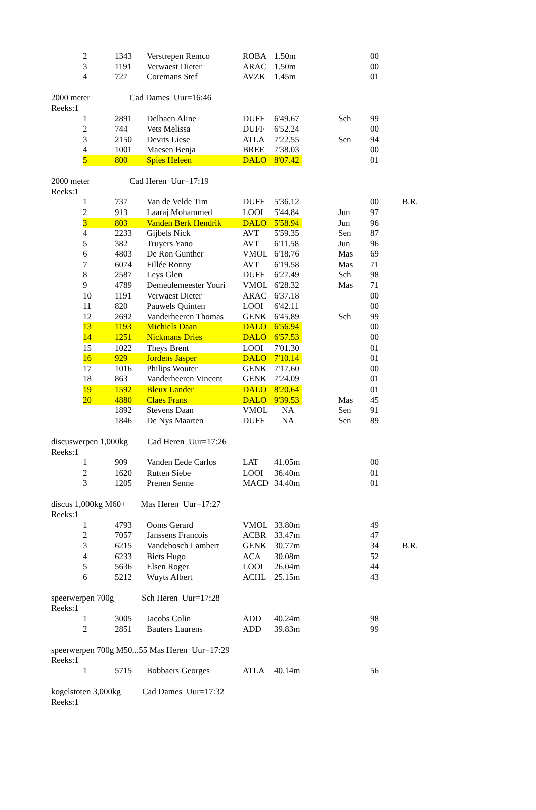| | 2 | 1343 | Verstrepen Remco | ROBA | 1.50m | | | 00 | |
| | 3 | 1191 | Verwaest Dieter | ARAC | 1.50m | | | 00 | |
| | 4 | 727 | Coremans Stef | AVZK | 1.45m | | | 01 | |
| 2000 meter Cad Dames Uur=16:46 | | | | | | | | | |
| Reeks:1 | | | | | | | | | |
| | 1 | 2891 | Delbaen Aline | DUFF | 6'49.67 | | Sch | 99 | |
| | 2 | 744 | Vets Melissa | DUFF | 6'52.24 | | | 00 | |
| | 3 | 2150 | Devits Liese | ATLA | 7'22.55 | | Sen | 94 | |
| | 4 | 1001 | Maesen Benja | BREE | 7'38.03 | | | 00 | |
| | 5 | 800 | Spies Heleen | DALO | 8'07.42 | | | 01 | |
| 2000 meter Cad Heren Uur=17:19 | | | | | | | | | |
| Reeks:1 | | | | | | | | | |
| | 1 | 737 | Van de Velde Tim | DUFF | 5'36.12 | | | 00 | B.R. |
| | 2 | 913 | Laaraj Mohammed | LOOI | 5'44.84 | | Jun | 97 | |
| | 3 | 803 | Vanden Berk Hendrik | DALO | 5'58.94 | | Jun | 96 | |
| | 4 | 2233 | Gijbels Nick | AVT | 5'59.35 | | Sen | 87 | |
| | 5 | 382 | Truyers Yano | AVT | 6'11.58 | | Jun | 96 | |
| | 6 | 4803 | De Ron Gunther | VMOL | 6'18.76 | | Mas | 69 | |
| | 7 | 6074 | Fillée Ronny | AVT | 6'19.58 | | Mas | 71 | |
| | 8 | 2587 | Leys Glen | DUFF | 6'27.49 | | Sch | 98 | |
| | 9 | 4789 | Demeulemeester Youri | VMOL | 6'28.32 | | Mas | 71 | |
| | 10 | 1191 | Verwaest Dieter | ARAC | 6'37.18 | | | 00 | |
| | 11 | 820 | Pauwels Quinten | LOOI | 6'42.11 | | | 00 | |
| | 12 | 2692 | Vanderheeren Thomas | GENK | 6'45.89 | | Sch | 99 | |
| | 13 | 1193 | Michiels Daan | DALO | 6'56.94 | | | 00 | |
| | 14 | 1251 | Nickmans Dries | DALO | 6'57.53 | | | 00 | |
| | 15 | 1022 | Theys Brent | LOOI | 7'01.30 | | | 01 | |
| | 16 | 929 | Jordens Jasper | DALO | 7'10.14 | | | 01 | |
| | 17 | 1016 | Philips Wouter | GENK | 7'17.60 | | | 00 | |
| | 18 | 863 | Vanderheeren Vincent | GENK | 7'24.09 | | | 01 | |
| | 19 | 1592 | Bleux Lander | DALO | 8'20.64 | | | 01 | |
| | 20 | 4880 | Claes Frans | DALO | 9'39.53 | | Mas | 45 | |
| | | 1892 | Stevens Daan | VMOL | NA | | Sen | 91 | |
| | | 1846 | De Nys Maarten | DUFF | NA | | Sen | 89 | |
| discuswerpen 1,000kg Cad Heren Uur=17:26 | | | | | | | | | |
| Reeks:1 | | | | | | | | | |
| | 1 | 909 | Vanden Eede Carlos | LAT | 41.05m | | | 00 | |
| | 2 | 1620 | Rutten Siebe | LOOI | 36.40m | | | 01 | |
| | 3 | 1205 | Prenen Senne | MACD | 34.40m | | | 01 | |
| discus 1,000kg M60+ Mas Heren Uur=17:27 | | | | | | | | | |
| Reeks:1 | | | | | | | | | |
| | 1 | 4793 | Ooms Gerard | VMOL | 33.80m | | | 49 | |
| | 2 | 7057 | Janssens Francois | ACBR | 33.47m | | | 47 | |
| | 3 | 6215 | Vandebosch Lambert | GENK | 30.77m | | | 34 | B.R. |
| | 4 | 6233 | Biets Hugo | ACA | 30.08m | | | 52 | |
| | 5 | 5636 | Elsen Roger | LOOI | 26.04m | | | 44 | |
| | 6 | 5212 | Wuyts Albert | ACHL | 25.15m | | | 43 | |
| speerwerpen 700g Sch Heren Uur=17:28 | | | | | | | | | |
| Reeks:1 | | | | | | | | | |
| | 1 | 3005 | Jacobs Colin | ADD | 40.24m | | | 98 | |
| | 2 | 2851 | Bauters Laurens | ADD | 39.83m | | | 99 | |
| speerwerpen 700g M50...55 Mas Heren Uur=17:29 | | | | | | | | | |
| Reeks:1 | | | | | | | | | |
| | 1 | 5715 | Bobbaers Georges | ATLA | 40.14m | | | 56 | |
| kogelstoten 3,000kg Cad Dames Uur=17:32 | | | | | | | | | |
| Reeks:1 | | | | | | | | | |